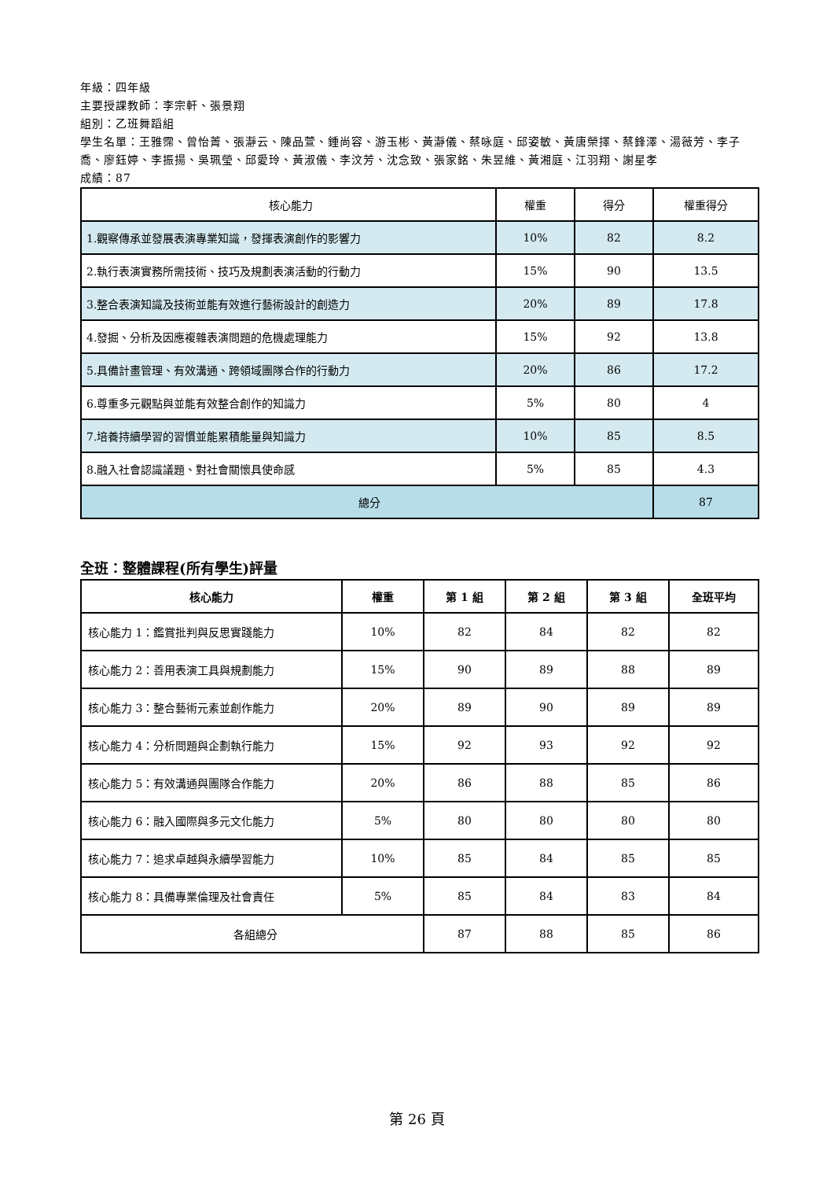年級：四年級
主要授課教師：李宗軒、張景翔
組別：乙班舞蹈組
學生名單：王雅霈、曾怡菁、張瀞云、陳品萱、鍾尚容、游玉彬、黃瀞儀、蔡咏庭、邱姿敏、黃唐榮擇、蔡鋒澤、湯薇芳、李子喬、廖鈺婷、李振揚、吳珮瑩、邱愛玲、黃淑儀、李汶芳、沈念致、張家銘、朱昱維、黃湘庭、江羽翔、謝星孝
成績：87
| 核心能力 | 權重 | 得分 | 權重得分 |
| 1.觀察傳承並發展表演專業知識，發揮表演創作的影響力 | 10% | 82 | 8.2 |
| 2.執行表演實務所需技術、技巧及規劃表演活動的行動力 | 15% | 90 | 13.5 |
| 3.整合表演知識及技術並能有效進行藝術設計的創造力 | 20% | 89 | 17.8 |
| 4.發掘、分析及因應複雜表演問題的危機處理能力 | 15% | 92 | 13.8 |
| 5.具備計畫管理、有效溝通、跨領域團隊合作的行動力 | 20% | 86 | 17.2 |
| 6.尊重多元觀點與並能有效整合創作的知識力 | 5% | 80 | 4 |
| 7.培養持續學習的習慣並能累積能量與知識力 | 10% | 85 | 8.5 |
| 8.融入社會認識議題、對社會關懷具使命感 | 5% | 85 | 4.3 |
| 總分 | | | 87 |
全班：整體課程(所有學生)評量
| 核心能力 | 權重 | 第 1 組 | 第 2 組 | 第 3 組 | 全班平均 |
| --- | --- | --- | --- | --- | --- |
| 核心能力 1：鑑賞批判與反思實踐能力 | 10% | 82 | 84 | 82 | 82 |
| 核心能力 2：善用表演工具與規劃能力 | 15% | 90 | 89 | 88 | 89 |
| 核心能力 3：整合藝術元素並創作能力 | 20% | 89 | 90 | 89 | 89 |
| 核心能力 4：分析問題與企劃執行能力 | 15% | 92 | 93 | 92 | 92 |
| 核心能力 5：有效溝通與團隊合作能力 | 20% | 86 | 88 | 85 | 86 |
| 核心能力 6：融入國際與多元文化能力 | 5% | 80 | 80 | 80 | 80 |
| 核心能力 7：追求卓越與永續學習能力 | 10% | 85 | 84 | 85 | 85 |
| 核心能力 8：具備專業倫理及社會責任 | 5% | 85 | 84 | 83 | 84 |
| 各組總分 | | 87 | 88 | 85 | 86 |
第 26 頁